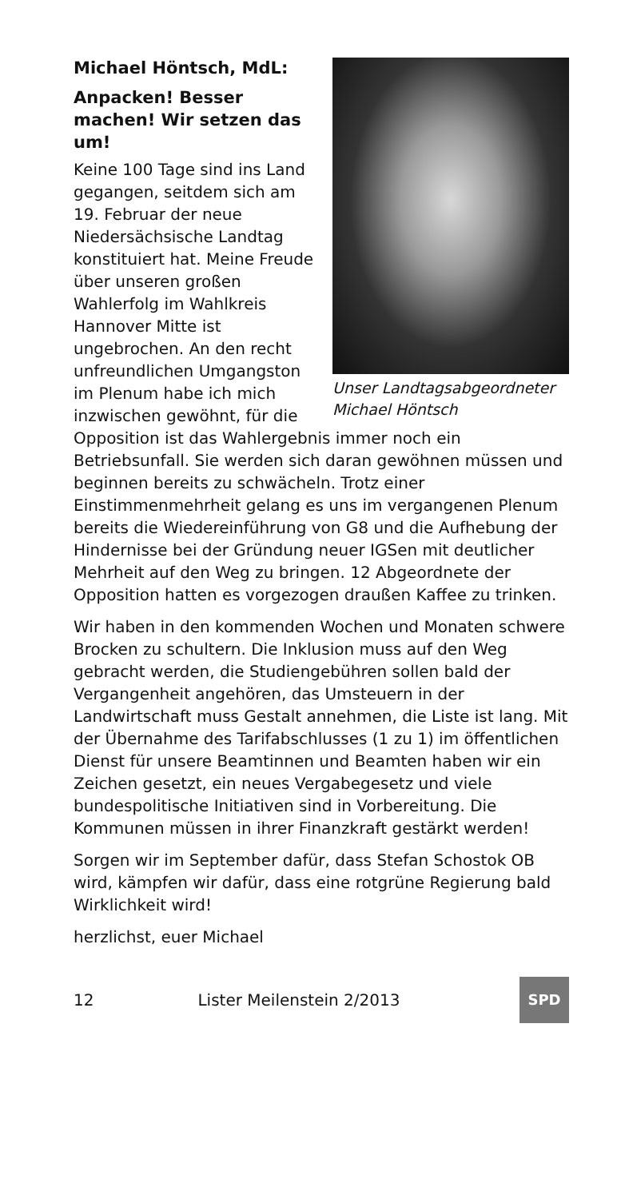Michael Höntsch, MdL:
Unser Landtagsabgeordneter Michael Höntsch
Anpacken! Besser machen! Wir setzen das um!
Keine 100 Tage sind ins Land gegangen, seitdem sich am 19. Februar der neue Niedersächsische Landtag konstituiert hat. Meine Freude über unseren großen Wahlerfolg im Wahlkreis Hannover Mitte ist ungebrochen. An den recht unfreundlichen Umgangston im Plenum habe ich mich inzwischen gewöhnt, für die Opposition ist das Wahlergebnis immer noch ein Betriebsunfall. Sie werden sich daran gewöhnen müssen und beginnen bereits zu schwächeln. Trotz einer Einstimmenmehrheit gelang es uns im vergangenen Plenum bereits die Wiedereinführung von G8 und die Aufhebung der Hindernisse bei der Gründung neuer IGSen mit deutlicher Mehrheit auf den Weg zu bringen. 12 Abgeordnete der Opposition hatten es vorgezogen draußen Kaffee zu trinken.
Wir haben in den kommenden Wochen und Monaten schwere Brocken zu schultern. Die Inklusion muss auf den Weg gebracht werden, die Studiengebühren sollen bald der Vergangenheit angehören, das Umsteuern in der Landwirtschaft muss Gestalt annehmen, die Liste ist lang. Mit der Übernahme des Tarifabschlusses (1 zu 1) im öffentlichen Dienst für unsere Beamtinnen und Beamten haben wir ein Zeichen gesetzt, ein neues Vergabegesetz und viele bundespolitische Initiativen sind in Vorbereitung. Die Kommunen müssen in ihrer Finanzkraft gestärkt werden!
Sorgen wir im September dafür, dass Stefan Schostok OB wird, kämpfen wir dafür, dass eine rotgrüne Regierung bald Wirklichkeit wird!
herzlichst, euer Michael
12 Lister Meilenstein 2/2013
SPD